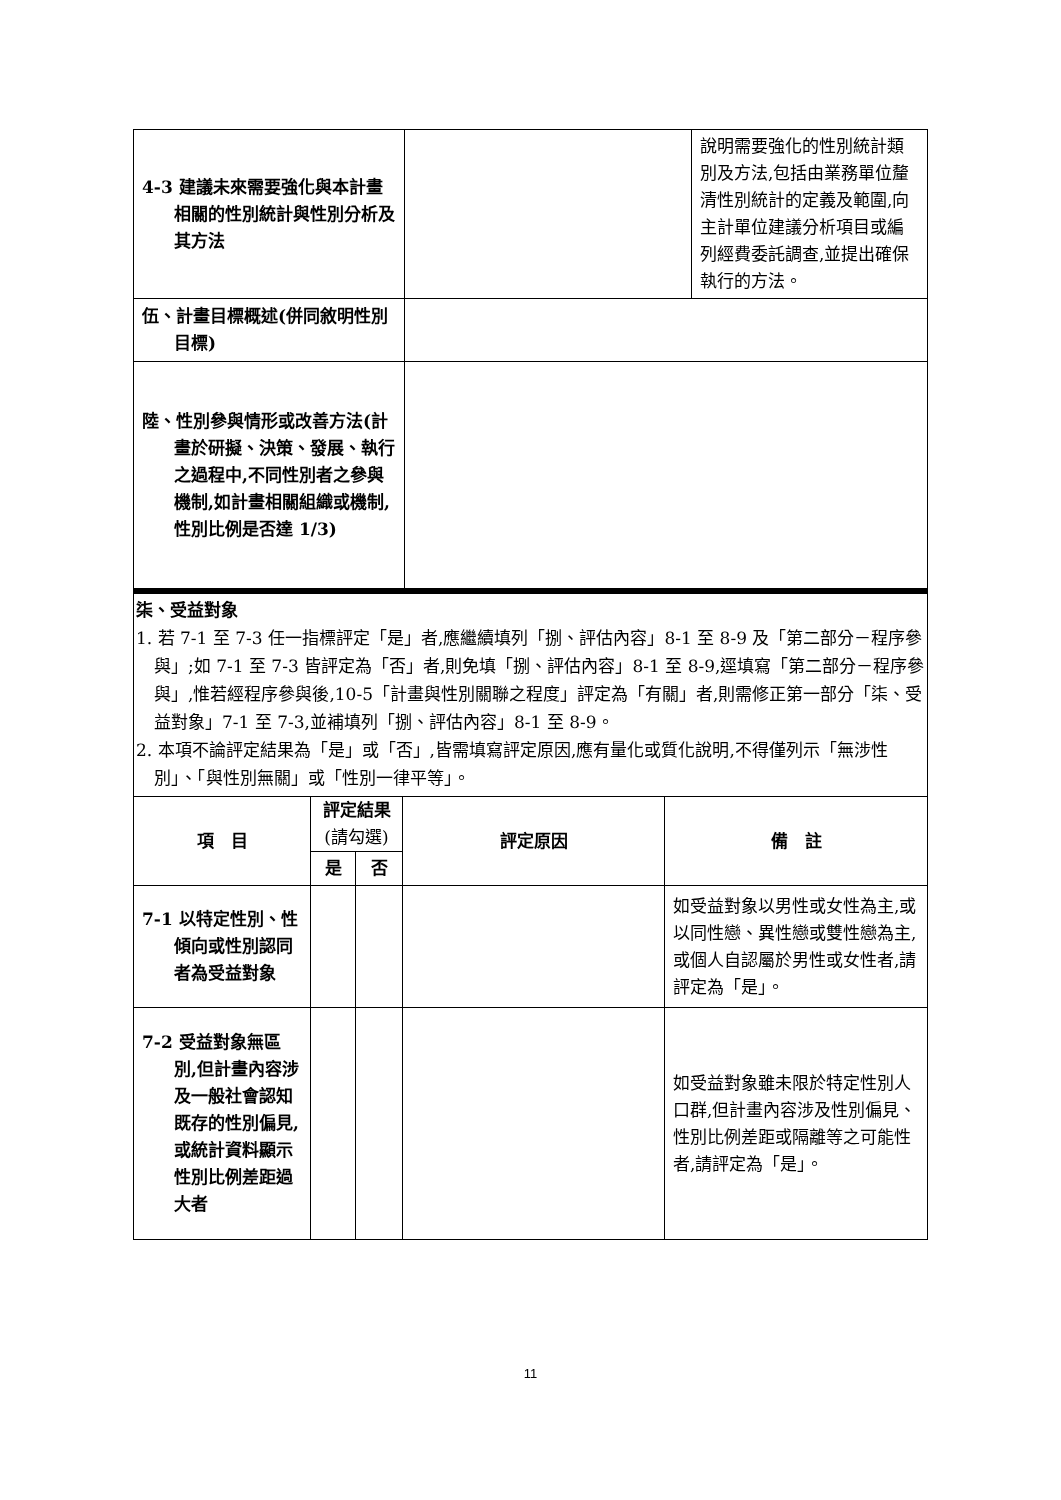| 4-3 建議未來需要強化與本計畫相關的性別統計與性別分析及其方法 | | 說明需要強化的性別統計類別及方法,包括由業務單位釐清性別統計的定義及範圍,向主計單位建議分析項目或編列經費委託調查,並提出確保執行的方法。 |
| 伍、計畫目標概述(併同敘明性別目標) | | |
| 陸、性別參與情形或改善方法(計畫於研擬、決策、發展、執行之過程中,不同性別者之參與機制,如計畫相關組織或機制,性別比例是否達 1/3) | | |
柒、受益對象
1. 若 7-1 至 7-3 任一指標評定「是」者,應繼續填列「捌、評估內容」8-1 至 8-9 及「第二部分－程序參與」;如 7-1 至 7-3 皆評定為「否」者,則免填「捌、評估內容」8-1 至 8-9,逕填寫「第二部分－程序參與」,惟若經程序參與後,10-5「計畫與性別關聯之程度」評定為「有關」者,則需修正第一部分「柒、受益對象」7-1 至 7-3,並補填列「捌、評估內容」8-1 至 8-9。
2. 本項不論評定結果為「是」或「否」,皆需填寫評定原因,應有量化或質化說明,不得僅列示「無涉性別」、「與性別無關」或「性別一律平等」。
| 項 目 | 評定結果 (請勾選) | | 評定原因 | 備 註 |
| --- | --- | --- | --- | --- |
| | 是 | 否 | | |
| 7-1 以特定性別、性傾向或性別認同者為受益對象 | | | | 如受益對象以男性或女性為主,或以同性戀、異性戀或雙性戀為主,或個人自認屬於男性或女性者,請評定為「是」。 |
| 7-2 受益對象無區別,但計畫內容涉及一般社會認知既存的性別偏見,或統計資料顯示性別比例差距過大者 | | | | 如受益對象雖未限於特定性別人口群,但計畫內容涉及性別偏見、性別比例差距或隔離等之可能性者,請評定為「是」。 |
11